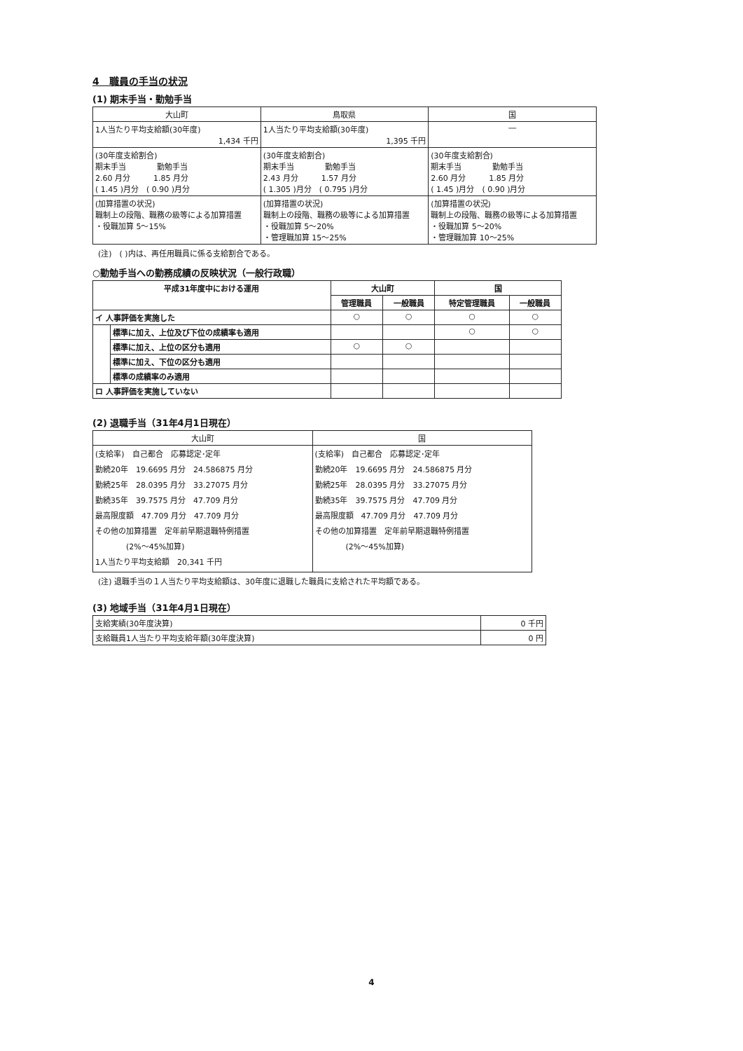4　職員の手当の状況
(1) 期末手当・勤勉手当
| 大山町 | 鳥取県 | 国 |
| --- | --- | --- |
| 1人当たり平均支給額(30年度) 1,434 千円 | 1人当たり平均支給額(30年度) 1,395 千円 | ― |
| (30年度支給割合) 期末手当 勤勉手当 2.60 月分 1.85 月分 ( 1.45 )月分 ( 0.90 )月分 | (30年度支給割合) 期末手当 勤勉手当 2.43 月分 1.57 月分 ( 1.305 )月分 ( 0.795 )月分 | (30年度支給割合) 期末手当 勤勉手当 2.60 月分 1.85 月分 ( 1.45 )月分 ( 0.90 )月分 |
| (加算措置の状況) 職制上の段階、職務の級等による加算措置 ・役職加算 5～15% | (加算措置の状況) 職制上の段階、職務の級等による加算措置 ・役職加算 5～20% ・管理職加算 15～25% | (加算措置の状況) 職制上の段階、職務の級等による加算措置 ・役職加算 5～20% ・管理職加算 10～25% |
(注)　( )内は、再任用職員に係る支給割合である。
○勤勉手当への勤務成績の反映状況（一般行政職）
| 平成31年度中における運用 | | 大山町 | | 国 | |
| --- | --- | --- | --- | --- | --- |
| | | 管理職員 | 一般職員 | 特定管理職員 | 一般職員 |
| イ 人事評価を実施した | | ○ | ○ | ○ | ○ |
| | 標準に加え、上位及び下位の成績率も適用 | | | ○ | ○ |
| | 標準に加え、上位の区分も適用 | ○ | ○ | | |
| | 標準に加え、下位の区分も適用 | | | | |
| | 標準の成績率のみ適用 | | | | |
| ロ 人事評価を実施していない | | | | | |
(2) 退職手当（31年4月1日現在）
| 大山町 | 国 |
| --- | --- |
| (支給率) 自己都合 応募認定･定年 勤続20年 19.6695 月分 24.586875 月分 勤続25年 28.0395 月分 33.27075 月分 勤続35年 39.7575 月分 47.709 月分 最高限度額 47.709 月分 47.709 月分 その他の加算措置 定年前早期退職特例措置 (2%～45%加算) 1人当たり平均支給額 20,341 千円 | (支給率) 自己都合 応募認定･定年 勤続20年 19.6695 月分 24.586875 月分 勤続25年 28.0395 月分 33.27075 月分 勤続35年 39.7575 月分 47.709 月分 最高限度額 47.709 月分 47.709 月分 その他の加算措置 定年前早期退職特例措置 (2%～45%加算) |
(注) 退職手当の１人当たり平均支給額は、30年度に退職した職員に支給された平均額である。
(3) 地域手当（31年4月1日現在）
| 支給実績(30年度決算) | 0 千円 |
| 支給職員1人当たり平均支給年額(30年度決算) | 0 円 |
4